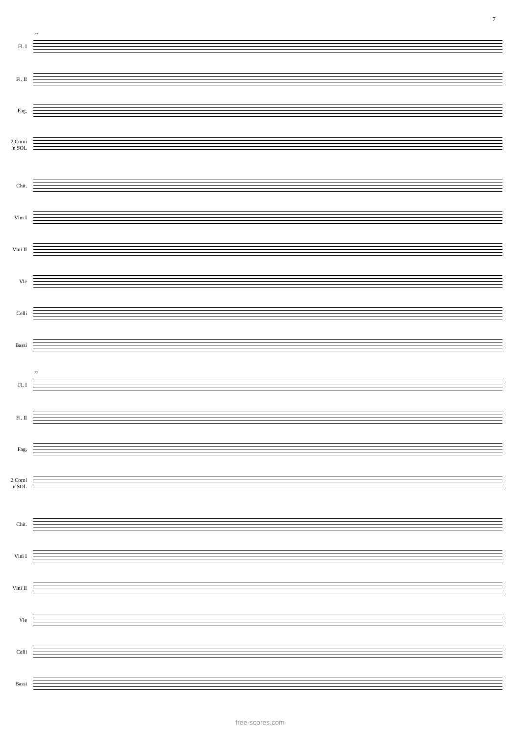7
72
Fl. I
Fl. II
Fag,
2 Corni
in SOL
Chit.
Vlni I
Vlni II
Vle
Celli
Bassi
77
Fl. I
Fl. II
Fag,
2 Corni
in SOL
Chit.
Vlni I
Vlni II
Vle
Celli
Bassi
free-scores.com